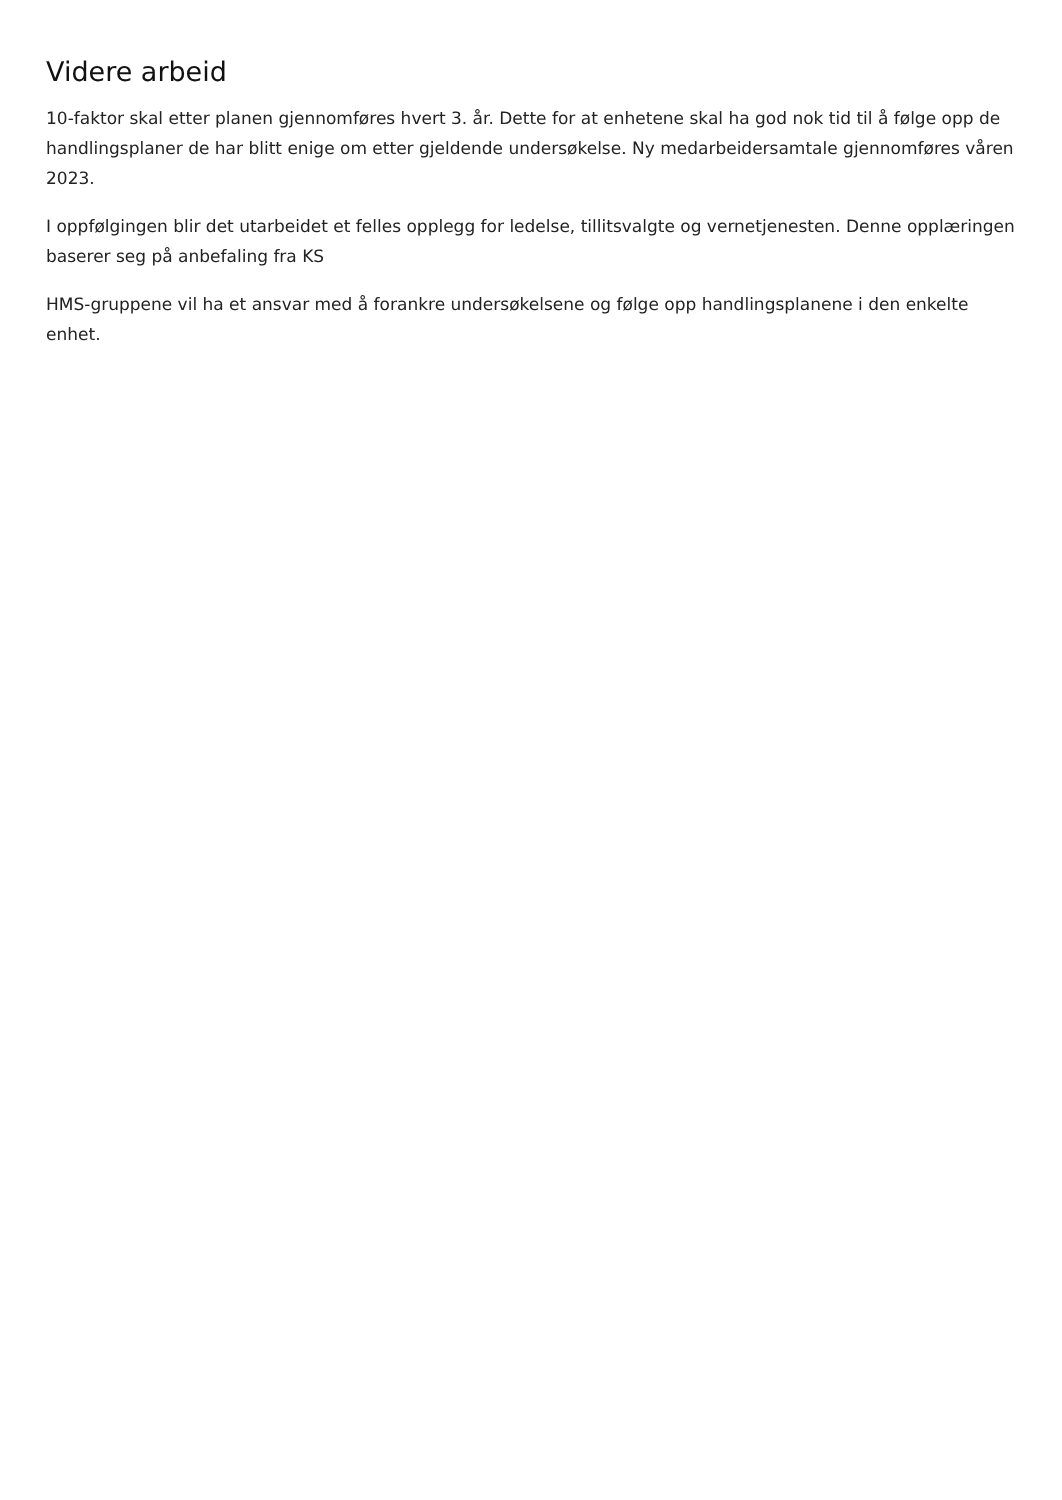Videre arbeid
10-faktor skal etter planen gjennomføres hvert 3. år. Dette for at enhetene skal ha god nok tid til å følge opp de handlingsplaner de har blitt enige om etter gjeldende undersøkelse. Ny medarbeidersamtale gjennomføres våren 2023.
I oppfølgingen blir det utarbeidet et felles opplegg for ledelse, tillitsvalgte og vernetjenesten. Denne opplæringen baserer seg på anbefaling fra KS
HMS-gruppene vil ha et ansvar med å forankre undersøkelsene og følge opp handlingsplanene i den enkelte enhet.